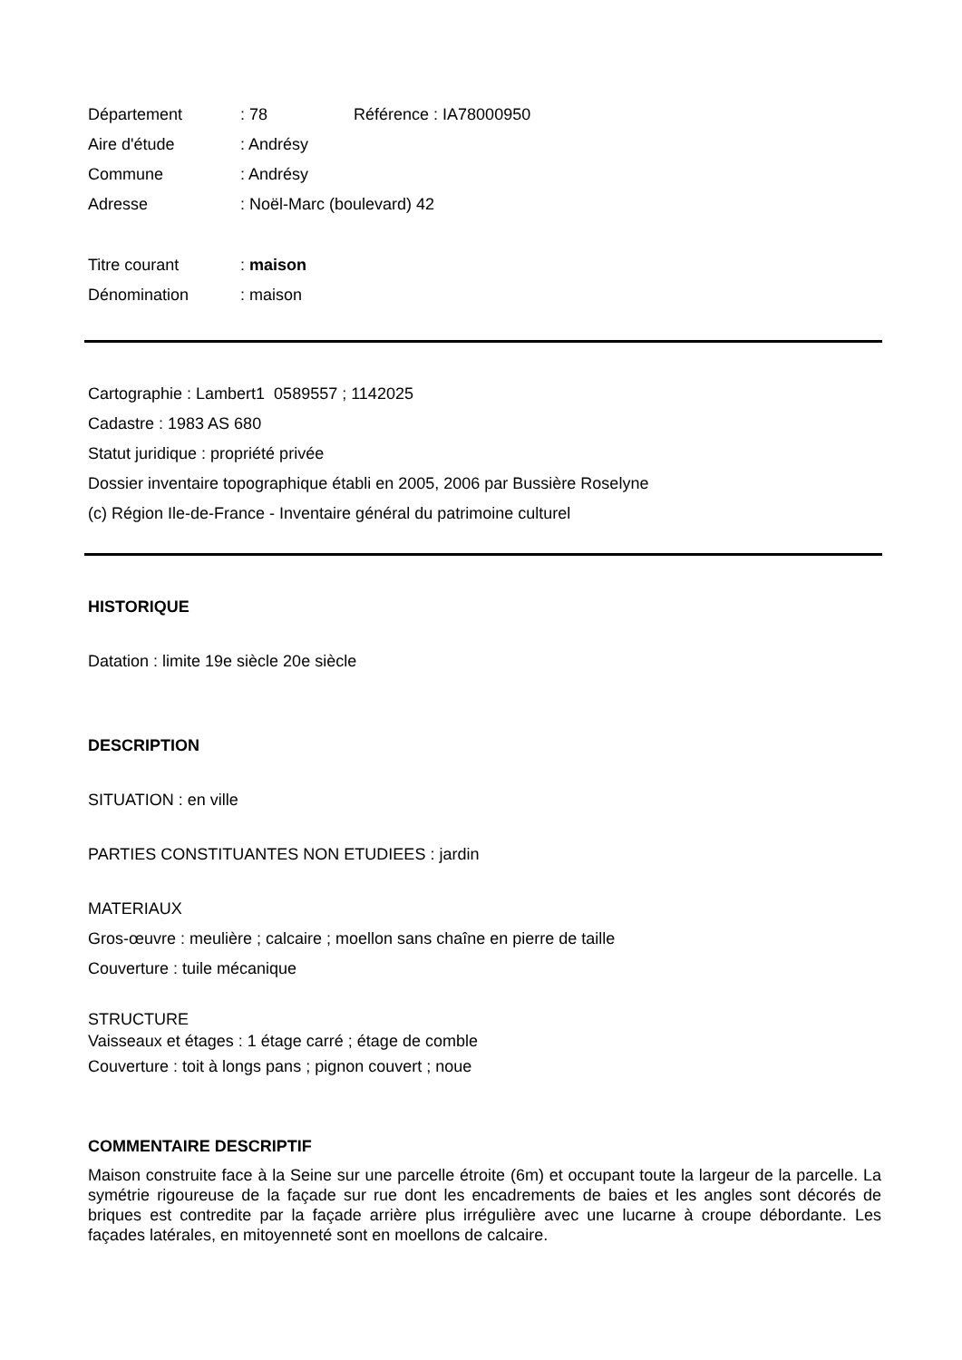Département: 78 Référence : IA78000950
Aire d'étude: Andrésy
Commune: Andrésy
Adresse: Noël-Marc (boulevard) 42
Titre courant: maison
Dénomination: maison
Cartographie : Lambert1 0589557 ; 1142025
Cadastre : 1983 AS 680
Statut juridique : propriété privée
Dossier inventaire topographique établi en 2005, 2006 par Bussière Roselyne
(c) Région Ile-de-France - Inventaire général du patrimoine culturel
HISTORIQUE
Datation : limite 19e siècle 20e siècle
DESCRIPTION
SITUATION : en ville
PARTIES CONSTITUANTES NON ETUDIEES : jardin
MATERIAUX
Gros-œuvre : meulière ; calcaire ; moellon sans chaîne en pierre de taille
Couverture : tuile mécanique
STRUCTURE
Vaisseaux et étages : 1 étage carré ; étage de comble
Couverture : toit à longs pans ; pignon couvert ; noue
COMMENTAIRE DESCRIPTIF
Maison construite face à la Seine sur une parcelle étroite (6m) et occupant toute la largeur de la parcelle. La symétrie rigoureuse de la façade sur rue dont les encadrements de baies et les angles sont décorés de briques est contredite par la façade arrière plus irrégulière avec une lucarne à croupe débordante. Les façades latérales, en mitoyenneté sont en moellons de calcaire.